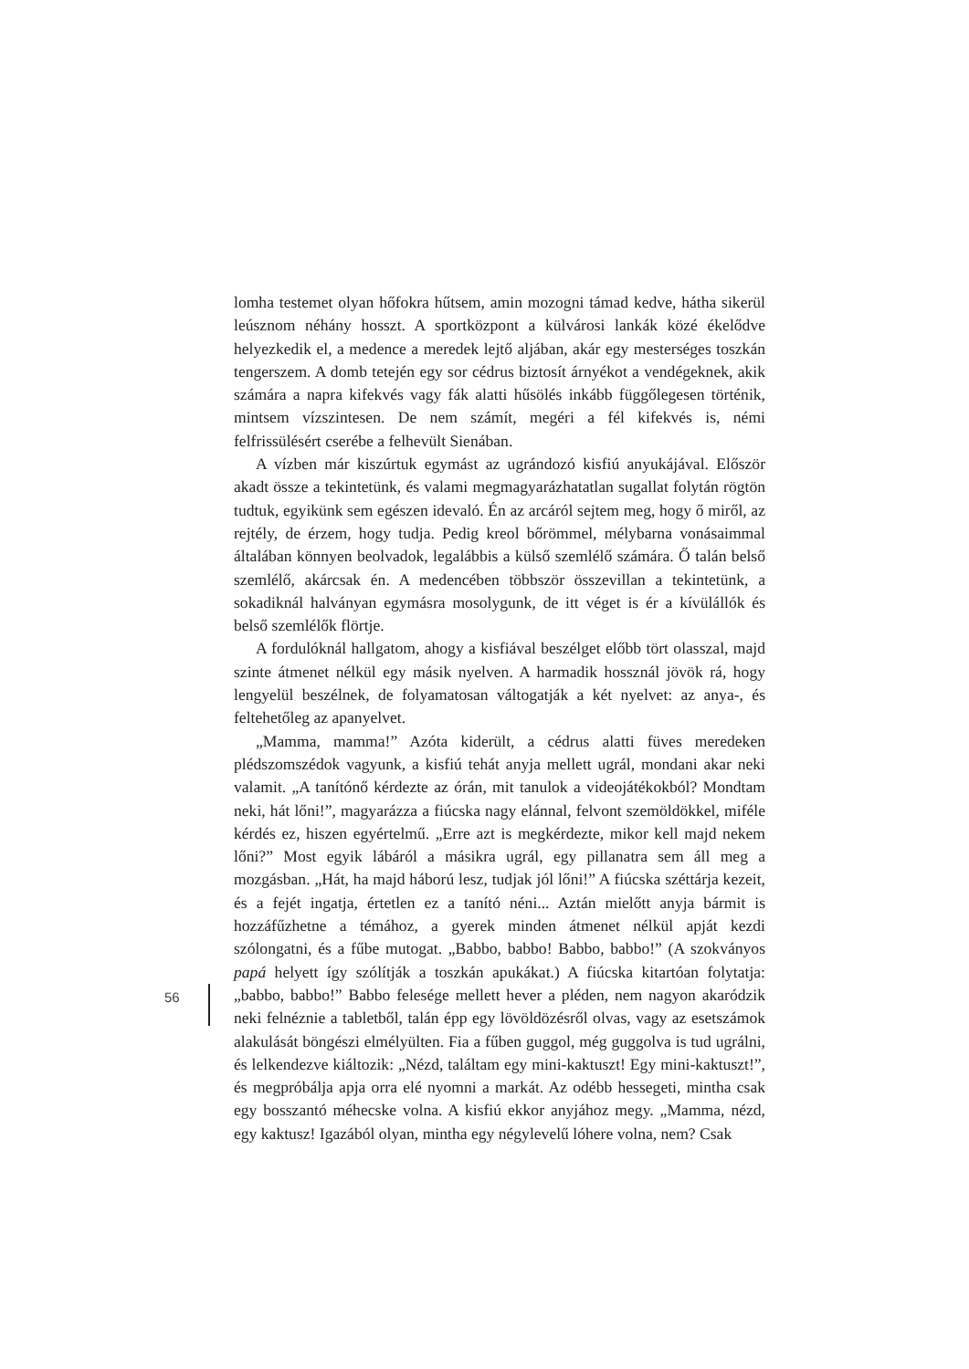lomha testemet olyan hőfokra hűtsem, amin mozogni támad kedve, hátha sikerül leúsznom néhány hosszt. A sportközpont a külvárosi lankák közé ékelődve helyezkedik el, a medence a meredek lejtő aljában, akár egy mesterséges toszkán tengerszem. A domb tetején egy sor cédrus biztosít árnyékot a vendégeknek, akik számára a napra kifekvés vagy fák alatti hűsölés inkább függőlegesen történik, mintsem vízszintesen. De nem számít, megéri a fél kifekvés is, némi felfrissülésért cserébe a felhevült Sienában.
A vízben már kiszúrtuk egymást az ugrándozó kisfiú anyukájával. Először akadt össze a tekintetünk, és valami megmagyarázhatatlan sugallat folytán rögtön tudtuk, egyikünk sem egészen idevaló. Én az arcáról sejtem meg, hogy ő miről, az rejtély, de érzem, hogy tudja. Pedig kreol bőrömmel, mélybarna vonásaimmal általában könnyen beolvadok, legalábbis a külső szemlélő számára. Ő talán belső szemlélő, akárcsak én. A medencében többször összevillan a tekintetünk, a sokadiknál halványan egymásra mosolygunk, de itt véget is ér a kívülállók és belső szemlélők flörtje.
A fordulóknál hallgatom, ahogy a kisfiával beszélget előbb tört olasszal, majd szinte átmenet nélkül egy másik nyelven. A harmadik hossznál jövök rá, hogy lengyelül beszélnek, de folyamatosan váltogatják a két nyelvet: az anya-, és feltehetőleg az apanyelvet.
„Mamma, mamma!” Azóta kiderült, a cédrus alatti füves meredeken plédszomszédok vagyunk, a kisfiú tehát anyja mellett ugrál, mondani akar neki valamit. „A tanítónő kérdezte az órán, mit tanulok a videojátékokból? Mondtam neki, hát lőni!”, magyarázza a fiúcska nagy elánnal, felvont szemöldökkel, miféle kérdés ez, hiszen egyértelmű. „Erre azt is megkérdezte, mikor kell majd nekem lőni?” Most egyik lábáról a másikra ugrál, egy pillanatra sem áll meg a mozgásban. „Hát, ha majd háború lesz, tudjak jól lőni!” A fiúcska széttárja kezeit, és a fejét ingatja, értetlen ez a tanító néni... Aztán mielőtt anyja bármit is hozzáfűzhetne a témához, a gyerek minden átmenet nélkül apját kezdi szólongatni, és a fűbe mutogat. „Babbo, babbo! Babbo, babbo!” (A szokványos papá helyett így szólítják a toszkán apukákat.) A fiúcska kitartóan folytatja: „babbo, babbo!” Babbo felesége mellett hever a pléden, nem nagyon akaródzik neki felnéznie a tabletből, talán épp egy lövöldözésről olvas, vagy az esetszámok alakulását böngészi elmélyülten. Fia a fűben guggol, még guggolva is tud ugrálni, és lelkendezve kiáltozik: „Nézd, találtam egy mini-kaktuszt! Egy mini-kaktuszt!”, és megpróbálja apja orra elé nyomni a markát. Az odébb hessegeti, mintha csak egy bosszantó méhecske volna. A kisfiú ekkor anyjához megy. „Mamma, nézd, egy kaktusz! Igazából olyan, mintha egy négylevelű lóhere volna, nem? Csak
56